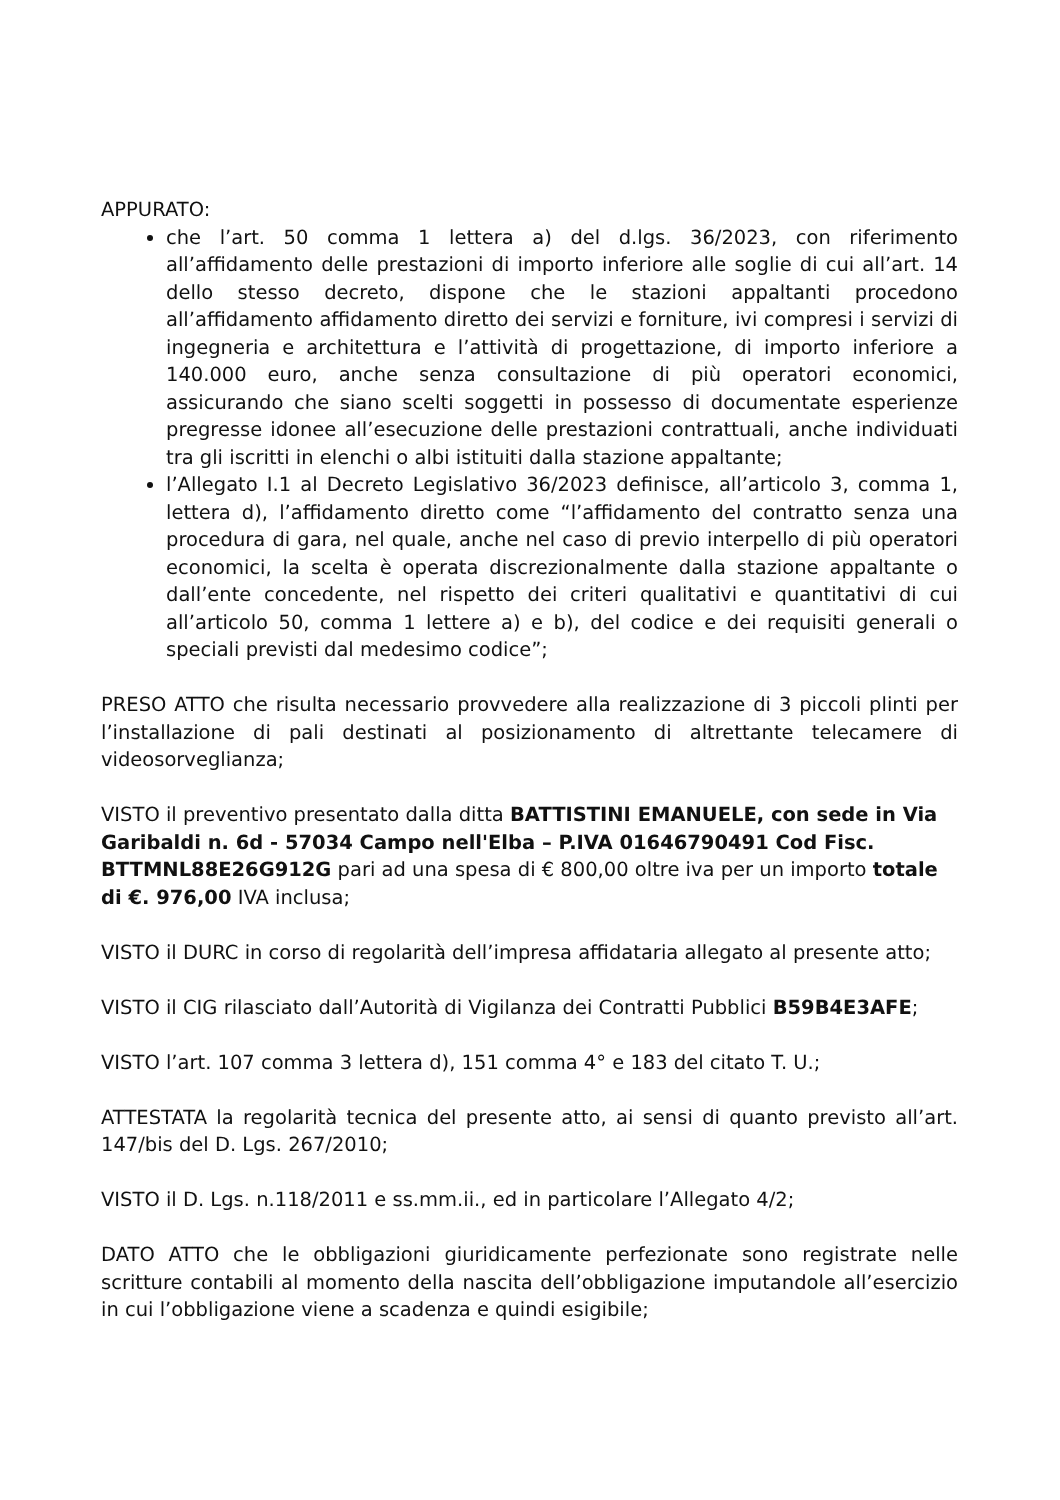APPURATO:
che l’art. 50 comma 1 lettera a) del d.lgs. 36/2023, con riferimento all’affidamento delle prestazioni di importo inferiore alle soglie di cui all’art. 14 dello stesso decreto, dispone che le stazioni appaltanti procedono all’affidamento affidamento diretto dei servizi e forniture, ivi compresi i servizi di ingegneria e architettura e l’attività di progettazione, di importo inferiore a 140.000 euro, anche senza consultazione di più operatori economici, assicurando che siano scelti soggetti in possesso di documentate esperienze pregresse idonee all’esecuzione delle prestazioni contrattuali, anche individuati tra gli iscritti in elenchi o albi istituiti dalla stazione appaltante;
l’Allegato I.1 al Decreto Legislativo 36/2023 definisce, all’articolo 3, comma 1, lettera d), l’affidamento diretto come “l’affidamento del contratto senza una procedura di gara, nel quale, anche nel caso di previo interpello di più operatori economici, la scelta è operata discrezionalmente dalla stazione appaltante o dall’ente concedente, nel rispetto dei criteri qualitativi e quantitativi di cui all’articolo 50, comma 1 lettere a) e b), del codice e dei requisiti generali o speciali previsti dal medesimo codice”;
PRESO ATTO che risulta necessario provvedere alla realizzazione di 3 piccoli plinti per l’installazione di pali destinati al posizionamento di altrettante telecamere di videosorveglianza;
VISTO il preventivo presentato dalla ditta BATTISTINI EMANUELE, con sede in Via Garibaldi n. 6d - 57034 Campo nell'Elba – P.IVA 01646790491 Cod Fisc. BTTMNL88E26G912G pari ad una spesa di € 800,00 oltre iva per un importo totale di €. 976,00 IVA inclusa;
VISTO il DURC in corso di regolarità dell’impresa affidataria allegato al presente atto;
VISTO il CIG rilasciato dall’Autorità di Vigilanza dei Contratti Pubblici B59B4E3AFE;
VISTO l’art. 107 comma 3 lettera d), 151 comma 4° e 183 del citato T. U.;
ATTESTATA la regolarità tecnica del presente atto, ai sensi di quanto previsto all’art. 147/bis del D. Lgs. 267/2010;
VISTO il D. Lgs. n.118/2011 e ss.mm.ii., ed in particolare l’Allegato 4/2;
DATO ATTO che le obbligazioni giuridicamente perfezionate sono registrate nelle scritture contabili al momento della nascita dell’obbligazione imputandole all’esercizio in cui l’obbligazione viene a scadenza e quindi esigibile;